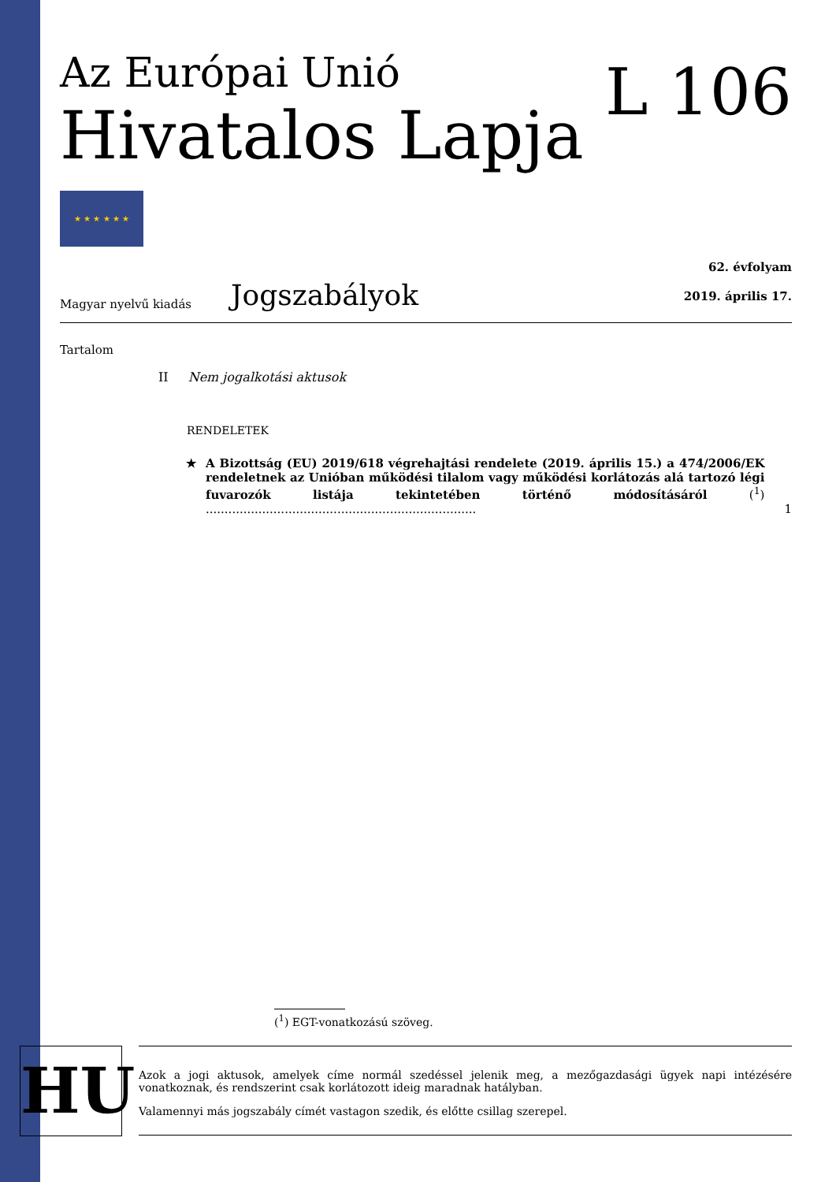Az Európai Unió
Hivatalos Lapja
L 106
★ ★ ★ ★ ★ ★
Magyar nyelvű kiadás Jogszabályok
62. évfolyam
2019. április 17.
Tartalom
II Nem jogalkotási aktusok
RENDELETEK
★ A Bizottság (EU) 2019/618 végrehajtási rendelete (2019. április 15.) a 474/2006/EK rendeletnek az Unióban működési tilalom vagy működési korlátozás alá tartozó légi fuvarozók listája tekintetében történő módosításáról (<sup>1</sup>) ........................................................................ 1
(<sup>1</sup>) EGT-vonatkozású szöveg.
HU
Azok a jogi aktusok, amelyek címe normál szedéssel jelenik meg, a mezőgazdasági ügyek napi intézésére vonatkoznak, és rendszerint csak korlátozott ideig maradnak hatályban.
Valamennyi más jogszabály címét vastagon szedik, és előtte csillag szerepel.